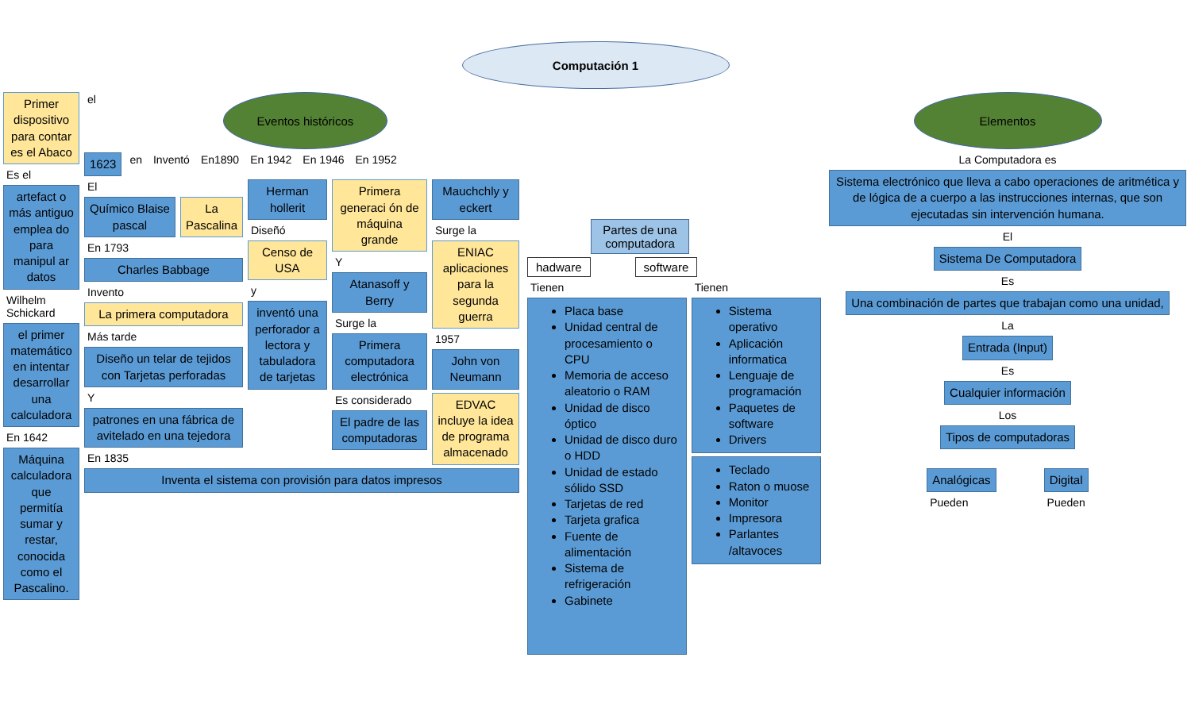Computación 1
Primer dispositivo para contar es el Abaco
Es el
artefact o más antiguo emplea do para manipul ar datos
Wilhelm Schickard
el primer matemático en intentar desarrollar una calculadora
En 1642
Máquina calculadora que permitía sumar y restar, conocida como el Pascalino.
el
Eventos históricos
1623
en Inventó En1890 En 1942 En 1946 En 1952
El
Químico Blaise pascal La Pascalina
En 1793
Charles Babbage
Invento
La primera computadora
Más tarde
Diseño un telar de tejidos con Tarjetas perforadas
Y
patrones en una fábrica de avitelado en una tejedora
En 1835
Herman hollerit
Diseñó
Censo de USA
y
inventó una perforador a lectora y tabuladora de tarjetas
Primera generaci ón de máquina grande
Y
Atanasoff y Berry
Surge la
Primera computadora electrónica
Es considerado
El padre de las computadoras
Mauchchly y eckert
Surge la
ENIAC aplicaciones para la segunda guerra
1957
John von Neumann
EDVAC incluye la idea de programa almacenado
Inventa el sistema con provisión para datos impresos
Partes de una computadora
hadware software
Tienen
Placa base
Unidad central de procesamiento o CPU
Memoria de acceso aleatorio o RAM
Unidad de disco óptico
Unidad de disco duro o HDD
Unidad de estado sólido SSD
Tarjetas de red
Tarjeta grafica
Fuente de alimentación
Sistema de refrigeración
Gabinete
Tienen
Sistema operativo
Aplicación informatica
Lenguaje de programación
Paquetes de software
Drivers
Teclado
Raton o muose
Monitor
Impresora
Parlantes /altavoces
Elementos
La Computadora es
Sistema electrónico que lleva a cabo operaciones de aritmética y de lógica de a cuerpo a las instrucciones internas, que son ejecutadas sin intervención humana.
El
Sistema De Computadora
Es
Una combinación de partes que trabajan como una unidad,
La
Entrada (Input)
Es
Cualquier información
Los
Tipos de computadoras
Analógicas
Pueden
Digital
Pueden